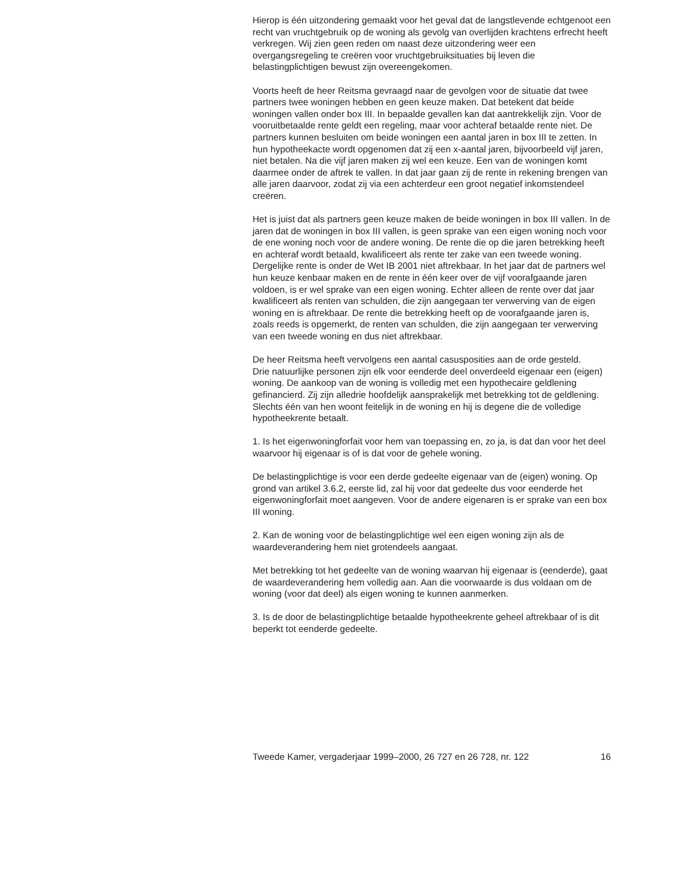Hierop is één uitzondering gemaakt voor het geval dat de langstlevende echtgenoot een recht van vruchtgebruik op de woning als gevolg van overlijden krachtens erfrecht heeft verkregen. Wij zien geen reden om naast deze uitzondering weer een overgangsregeling te creëren voor vruchtgebruiksituaties bij leven die belastingplichtigen bewust zijn overeengekomen.
Voorts heeft de heer Reitsma gevraagd naar de gevolgen voor de situatie dat twee partners twee woningen hebben en geen keuze maken. Dat betekent dat beide woningen vallen onder box III. In bepaalde gevallen kan dat aantrekkelijk zijn. Voor de vooruitbetaalde rente geldt een regeling, maar voor achteraf betaalde rente niet. De partners kunnen besluiten om beide woningen een aantal jaren in box III te zetten. In hun hypotheekacte wordt opgenomen dat zij een x-aantal jaren, bijvoorbeeld vijf jaren, niet betalen. Na die vijf jaren maken zij wel een keuze. Een van de woningen komt daarmee onder de aftrek te vallen. In dat jaar gaan zij de rente in rekening brengen van alle jaren daarvoor, zodat zij via een achterdeur een groot negatief inkomstendeel creëren.
Het is juist dat als partners geen keuze maken de beide woningen in box III vallen. In de jaren dat de woningen in box III vallen, is geen sprake van een eigen woning noch voor de ene woning noch voor de andere woning. De rente die op die jaren betrekking heeft en achteraf wordt betaald, kwalificeert als rente ter zake van een tweede woning. Dergelijke rente is onder de Wet IB 2001 niet aftrekbaar. In het jaar dat de partners wel hun keuze kenbaar maken en de rente in één keer over de vijf voorafgaande jaren voldoen, is er wel sprake van een eigen woning. Echter alleen de rente over dat jaar kwalificeert als renten van schulden, die zijn aangegaan ter verwerving van de eigen woning en is aftrekbaar. De rente die betrekking heeft op de voorafgaande jaren is, zoals reeds is opgemerkt, de renten van schulden, die zijn aangegaan ter verwerving van een tweede woning en dus niet aftrekbaar.
De heer Reitsma heeft vervolgens een aantal casusposities aan de orde gesteld.
Drie natuurlijke personen zijn elk voor eenderde deel onverdeeld eigenaar een (eigen) woning. De aankoop van de woning is volledig met een hypothecaire geldlening gefinancierd. Zij zijn alledrie hoofdelijk aansprakelijk met betrekking tot de geldlening. Slechts één van hen woont feitelijk in de woning en hij is degene die de volledige hypotheekrente betaalt.
1. Is het eigenwoningforfait voor hem van toepassing en, zo ja, is dat dan voor het deel waarvoor hij eigenaar is of is dat voor de gehele woning.
De belastingplichtige is voor een derde gedeelte eigenaar van de (eigen) woning. Op grond van artikel 3.6.2, eerste lid, zal hij voor dat gedeelte dus voor eenderde het eigenwoningforfait moet aangeven. Voor de andere eigenaren is er sprake van een box III woning.
2. Kan de woning voor de belastingplichtige wel een eigen woning zijn als de waardeverandering hem niet grotendeels aangaat.
Met betrekking tot het gedeelte van de woning waarvan hij eigenaar is (eenderde), gaat de waardeverandering hem volledig aan. Aan die voorwaarde is dus voldaan om de woning (voor dat deel) als eigen woning te kunnen aanmerken.
3. Is de door de belastingplichtige betaalde hypotheekrente geheel aftrekbaar of is dit beperkt tot eenderde gedeelte.
Tweede Kamer, vergaderjaar 1999–2000, 26 727 en 26 728, nr. 122 16